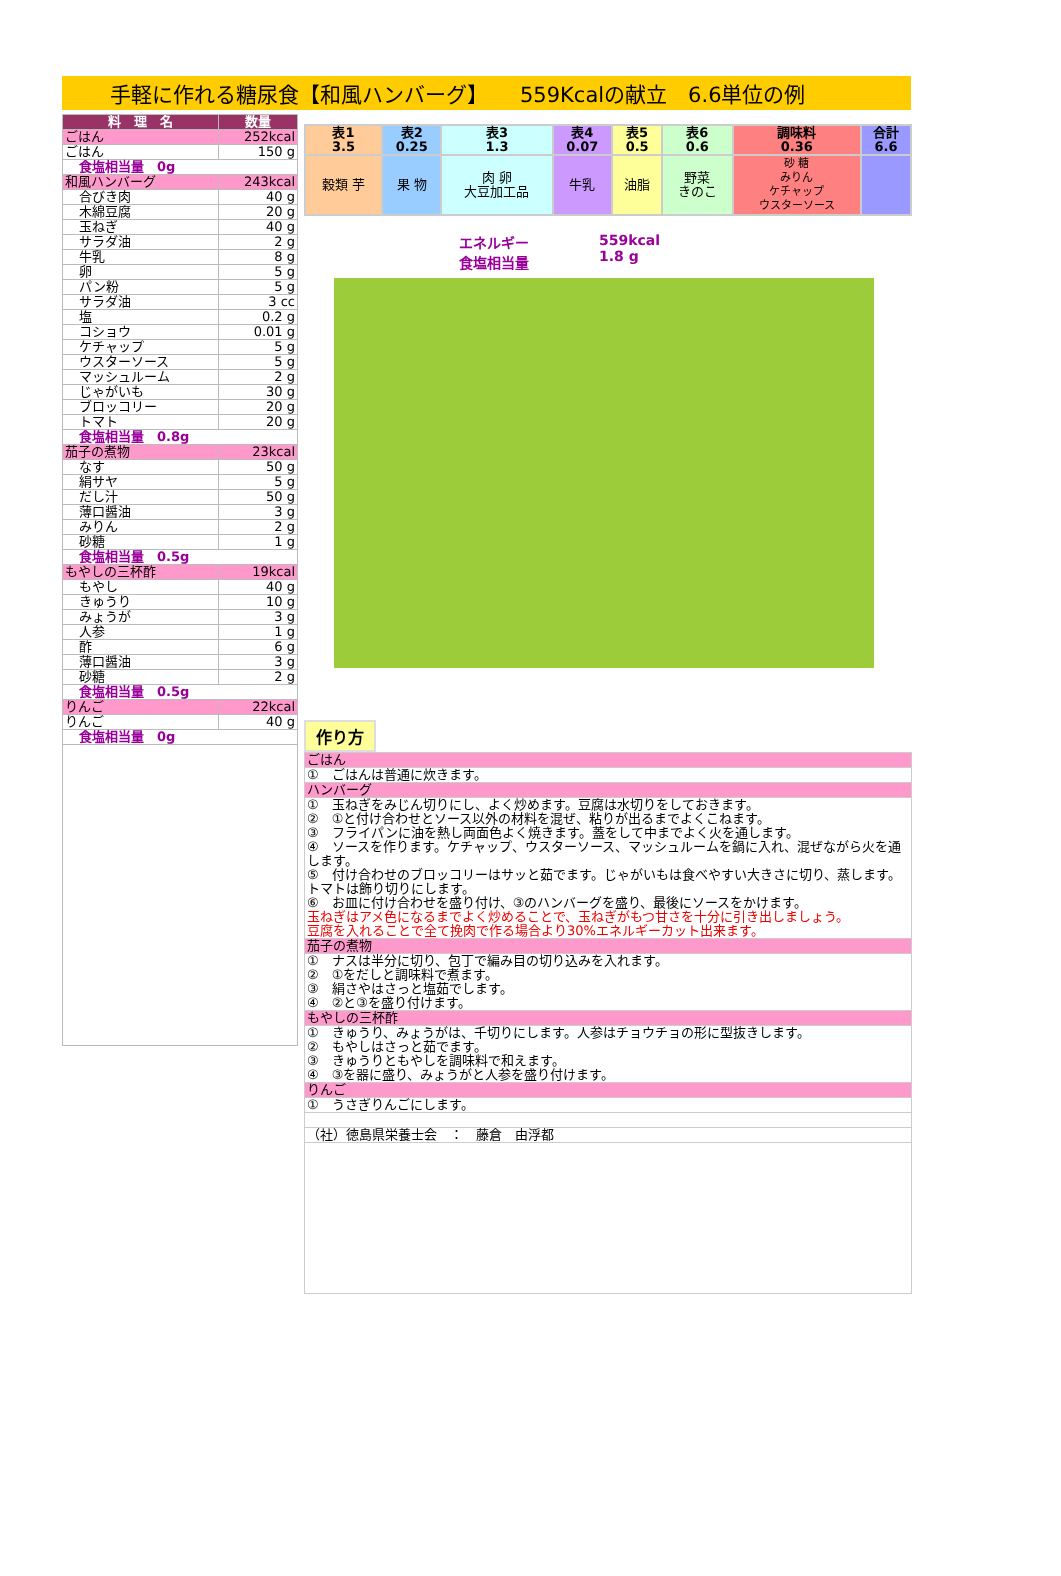手軽に作れる糖尿食【和風ハンバーグ】　　559Kcalの献立　6.6単位の例
| 料 理 名 | 数量 |
| --- | --- |
| ごはん | 252kcal |
| ごはん | 150 g |
| 食塩相当量 0g | |
| 和風ハンバーグ | 243kcal |
| 合びき肉 | 40 g |
| 木綿豆腐 | 20 g |
| 玉ねぎ | 40 g |
| サラダ油 | 2 g |
| 牛乳 | 8 g |
| 卵 | 5 g |
| パン粉 | 5 g |
| サラダ油 | 3 cc |
| 塩 | 0.2 g |
| コショウ | 0.01 g |
| ケチャップ | 5 g |
| ウスターソース | 5 g |
| マッシュルーム | 2 g |
| じゃがいも | 30 g |
| ブロッコリー | 20 g |
| トマト | 20 g |
| 食塩相当量 0.8g | |
| 茄子の煮物 | 23kcal |
| なす | 50 g |
| 絹サヤ | 5 g |
| だし汁 | 50 g |
| 薄口醤油 | 3 g |
| みりん | 2 g |
| 砂糖 | 1 g |
| 食塩相当量 0.5g | |
| もやしの三杯酢 | 19kcal |
| もやし | 40 g |
| きゅうり | 10 g |
| みょうが | 3 g |
| 人参 | 1 g |
| 酢 | 6 g |
| 薄口醤油 | 3 g |
| 砂糖 | 2 g |
| 食塩相当量 0.5g | |
| りんご | 22kcal |
| りんご | 40 g |
| 食塩相当量 0g | |
| 表1 3.5 | 表2 0.25 | 表3 1.3 | 表4 0.07 | 表5 0.5 | 表6 0.6 | 調味料 0.36 | 合計 6.6 |
| 穀類 芋 | 果 物 | 肉 卵 大豆加工品 | 牛乳 | 油脂 | 野菜 きのこ | 砂 糖 みりん ケチャップ ウスターソース | |
エネルギー
食塩相当量
559kcal
1.8 g
作り方
| ごはん |
| ① ごはんは普通に炊きます。 |
| ハンバーグ |
| ① 玉ねぎをみじん切りにし、よく炒めます。豆腐は水切りをしておきます。 ② ①と付け合わせとソース以外の材料を混ぜ、粘りが出るまでよくこねます。 ③ フライパンに油を熱し両面色よく焼きます。蓋をして中までよく火を通します。 ④ ソースを作ります。ケチャップ、ウスターソース、マッシュルームを鍋に入れ、混ぜながら火を通します。 ⑤ 付け合わせのブロッコリーはサッと茹でます。じゃがいもは食べやすい大きさに切り、蒸します。トマトは飾り切りにします。 ⑥ お皿に付け合わせを盛り付け、③のハンバーグを盛り、最後にソースをかけます。 玉ねぎはアメ色になるまでよく炒めることで、玉ねぎがもつ甘さを十分に引き出しましょう。 豆腐を入れることで全て挽肉で作る場合より30%エネルギーカット出来ます。 |
| 茄子の煮物 |
| ① ナスは半分に切り、包丁で編み目の切り込みを入れます。 ② ①をだしと調味料で煮ます。 ③ 絹さやはさっと塩茹でします。 ④ ②と③を盛り付けます。 |
| もやしの三杯酢 |
| ① きゅうり、みょうがは、千切りにします。人参はチョウチョの形に型抜きします。 ② もやしはさっと茹でます。 ③ きゅうりともやしを調味料で和えます。 ④ ③を器に盛り、みょうがと人参を盛り付けます。 |
| りんご |
| ① うさぎりんごにします。 |
| （社）徳島県栄養士会 ： 藤倉 由浮都 |